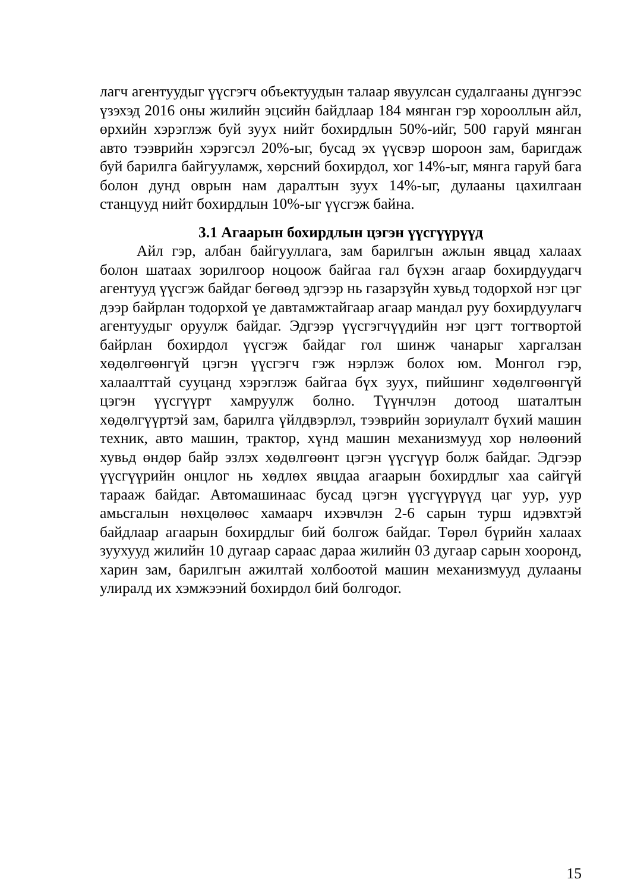лагч агентуудыг үүсгэгч объектуудын талаар явуулсан судалгааны дүнгээс үзэхэд 2016 оны жилийн эцсийн байдлаар 184 мянган гэр хорооллын айл, өрхийн хэрэглэж буй зуух нийт бохирдлын 50%-ийг, 500 гаруй мянган авто тээврийн хэрэгсэл 20%-ыг, бусад эх үүсвэр шороон зам, баригдаж буй барилга байгууламж, хөрсний бохирдол, хог 14%-ыг, мянга гаруй бага болон дунд оврын нам даралтын зуух 14%-ыг, дулааны цахилгаан станцууд нийт бохирдлын 10%-ыг үүсгэж байна.
3.1 Агаарын бохирдлын цэгэн үүсгүүрүүд
Айл гэр, албан байгууллага, зам барилгын ажлын явцад халаах болон шатаах зорилгоор ноцоож байгаа гал бүхэн агаар бохирдуудагч агентууд үүсгэж байдаг бөгөөд эдгээр нь газарзүйн хувьд тодорхой нэг цэг дээр байрлан тодорхой үе давтамжтайгаар агаар мандал руу бохирдуулагч агентуудыг оруулж байдаг. Эдгээр үүсгэгчүүдийн нэг цэгт тогтвортой байрлан бохирдол үүсгэж байдаг гол шинж чанарыг харгалзан хөдөлгөөнгүй цэгэн үүсгэгч гэж нэрлэж болох юм. Монгол гэр, халаалттай сууцанд хэрэглэж байгаа бүх зуух, пийшинг хөдөлгөөнгүй цэгэн үүсгүүрт хамруулж болно. Түүнчлэн дотоод шаталтын хөдөлгүүртэй зам, барилга үйлдвэрлэл, тээврийн зориулалт бүхий машин техник, авто машин, трактор, хүнд машин механизмууд хор нөлөөний хувьд өндөр байр эзлэх хөдөлгөөнт цэгэн үүсгүүр болж байдаг. Эдгээр үүсгүүрийн онцлог нь хөдлөх явцдаа агаарын бохирдлыг хаа сайгүй тарааж байдаг. Автомашинаас бусад цэгэн үүсгүүрүүд цаг уур, уур амьсгалын нөхцөлөөс хамаарч ихэвчлэн 2-6 сарын турш идэвхтэй байдлаар агаарын бохирдлыг бий болгож байдаг. Төрөл бүрийн халаах зуухууд жилийн 10 дугаар сараас дараа жилийн 03 дугаар сарын хооронд, харин зам, барилгын ажилтай холбоотой машин механизмууд дулааны улиралд их хэмжээний бохирдол бий болгодог.
15